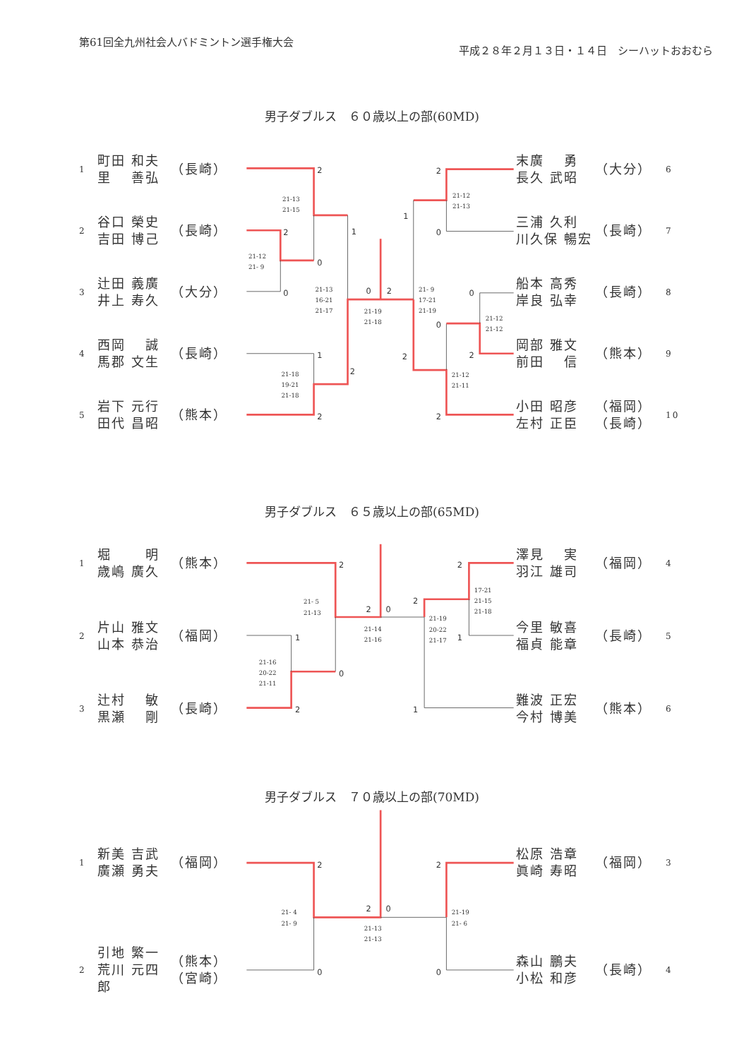第61回全九州社会人バドミントン選手権大会
平成２８年２月１３日・１４日　シーハットおおむら
男子ダブルス　６０歳以上の部(60MD)
1 町田 和夫
里　 善弘 （長崎）
2 谷口 榮史
吉田 博己 （長崎）
3 辻田 義廣
井上 寿久 （大分）
4 西岡　 誠
馬郡 文生 （長崎）
5 岩下 元行
田代 昌昭 （熊本）
2
21-13
21-15
2
0
1
21-12
21- 9
0
21-13
16-21
21-17
0
2
21-19
21-18
1
21-18
19-21
21-18
2
2
2
21-12
21-13
1
0
21- 9
17-21
21-19
0
21-12
21-12
0
2
2
21-12
21-11
2
末廣　 勇
長久 武昭 （大分） 6
三浦 久利
川久保 暢宏 （長崎） 7
船本 高秀
岸良 弘幸 （長崎） 8
岡部 雅文
前田　 信 （熊本） 9
小田 昭彦
左村 正臣 （福岡）
（長崎） 10
男子ダブルス　６５歳以上の部(65MD)
1 堀　　 明
歳嶋 廣久 （熊本）
2 片山 雅文
山本 恭治 （福岡）
3 辻村　 敏
黒瀬　 剛 （長崎）
2
21- 5
21-13
2
0
21-14
21-16
1
21-16
20-22
21-11
0
2
2
17-21
21-15
21-18
2
21-19
20-22
21-17
1
1
澤見　 実
羽江 雄司 （福岡） 4
今里 敏喜
福貞 能章 （長崎） 5
難波 正宏
今村 博美 （熊本） 6
男子ダブルス　７０歳以上の部(70MD)
1 新美 吉武
廣瀬 勇夫 （福岡）
2 引地 繁一
荒川 元四郎 （熊本）
（宮崎）
2
21- 4
21- 9
2
0
21-13
21-13
0
2
21-19
21- 6
0
松原 浩章
眞崎 寿昭 （福岡） 3
森山 鵬夫
小松 和彦 （長崎） 4